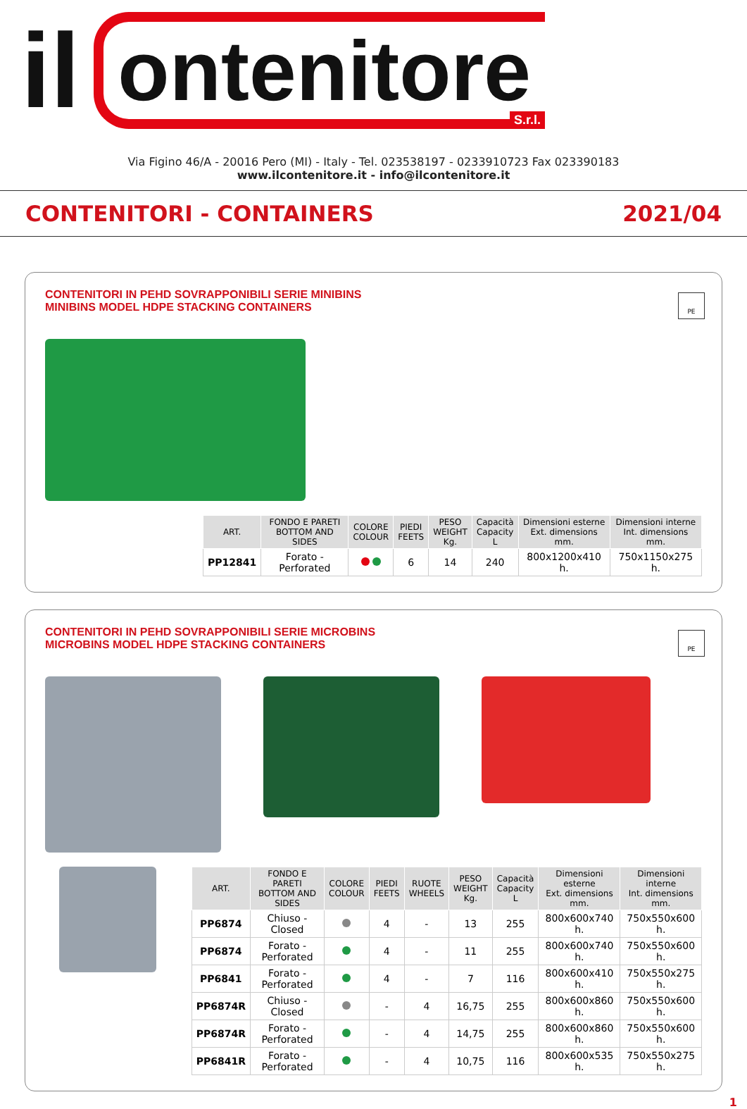il ontenitore
S.r.l.
Via Figino 46/A - 20016 Pero (MI) - Italy - Tel. 023538197 - 0233910723 Fax 023390183
www.ilcontenitore.it - info@ilcontenitore.it
CONTENITORI - CONTAINERS 2021/04
CONTENITORI IN PEHD SOVRAPPONIBILI SERIE MINIBINS
MINIBINS MODEL HDPE STACKING CONTAINERS
PE
| ART. | FONDO E PARETI BOTTOM AND SIDES | COLORE COLOUR | PIEDI FEETS | PESO WEIGHT Kg. | Capacità Capacity L | Dimensioni esterne Ext. dimensions mm. | Dimensioni interne Int. dimensions mm. |
| --- | --- | --- | --- | --- | --- | --- | --- |
| PP12841 | Forato - Perforated | | 6 | 14 | 240 | 800x1200x410 h. | 750x1150x275 h. |
CONTENITORI IN PEHD SOVRAPPONIBILI SERIE MICROBINS
MICROBINS MODEL HDPE STACKING CONTAINERS
PE
| ART. | FONDO E PARETI BOTTOM AND SIDES | COLORE COLOUR | PIEDI FEETS | RUOTE WHEELS | PESO WEIGHT Kg. | Capacità Capacity L | Dimensioni esterne Ext. dimensions mm. | Dimensioni interne Int. dimensions mm. |
| --- | --- | --- | --- | --- | --- | --- | --- | --- |
| PP6874 | Chiuso - Closed | | 4 | - | 13 | 255 | 800x600x740 h. | 750x550x600 h. |
| PP6874 | Forato - Perforated | | 4 | - | 11 | 255 | 800x600x740 h. | 750x550x600 h. |
| PP6841 | Forato - Perforated | | 4 | - | 7 | 116 | 800x600x410 h. | 750x550x275 h. |
| PP6874R | Chiuso - Closed | | - | 4 | 16,75 | 255 | 800x600x860 h. | 750x550x600 h. |
| PP6874R | Forato - Perforated | | - | 4 | 14,75 | 255 | 800x600x860 h. | 750x550x600 h. |
| PP6841R | Forato - Perforated | | - | 4 | 10,75 | 116 | 800x600x535 h. | 750x550x275 h. |
1